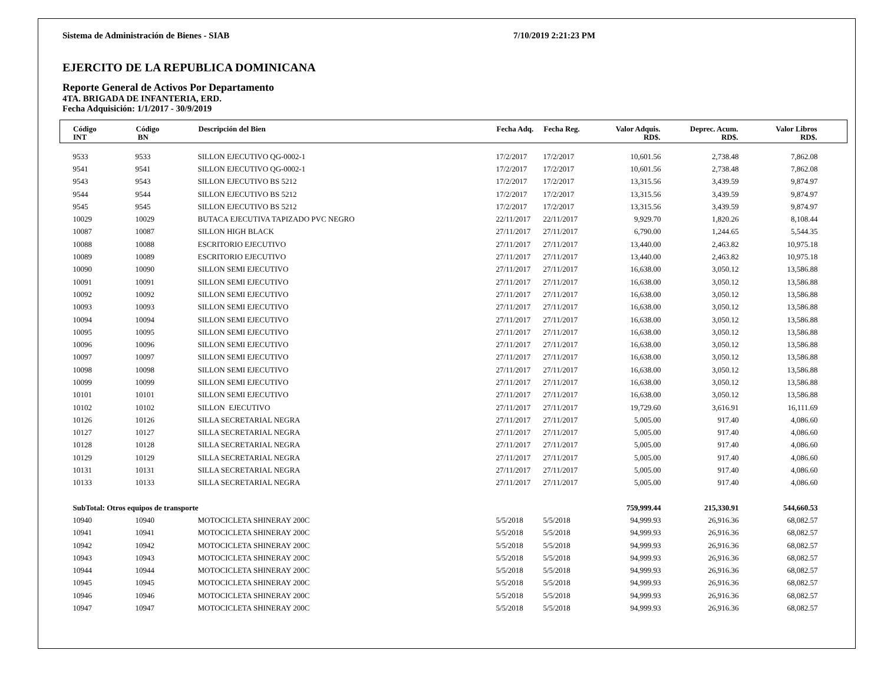Sistema de Administración de Bienes - SIAB 7/10/2019 2:21:23 PM
EJERCITO DE LA REPUBLICA DOMINICANA
Reporte General de Activos Por Departamento
4TA. BRIGADA DE INFANTERIA, ERD.
Fecha Adquisición: 1/1/2017 - 30/9/2019
| Código INT | Código BN | Descripción del Bien | Fecha Adq. | Fecha Reg. | Valor Adquis. RD$. | Deprec. Acum. RD$. | Valor Libros RD$. | |
| --- | --- | --- | --- | --- | --- | --- | --- | --- |
| 9533 | 9533 | SILLON EJECUTIVO QG-0002-1 | 17/2/2017 | 17/2/2017 | 10,601.56 | 2,738.48 | 7,862.08 | |
| 9541 | 9541 | SILLON EJECUTIVO QG-0002-1 | 17/2/2017 | 17/2/2017 | 10,601.56 | 2,738.48 | 7,862.08 | |
| 9543 | 9543 | SILLON EJECUTIVO BS 5212 | 17/2/2017 | 17/2/2017 | 13,315.56 | 3,439.59 | 9,874.97 | |
| 9544 | 9544 | SILLON EJECUTIVO BS 5212 | 17/2/2017 | 17/2/2017 | 13,315.56 | 3,439.59 | 9,874.97 | |
| 9545 | 9545 | SILLON EJECUTIVO BS 5212 | 17/2/2017 | 17/2/2017 | 13,315.56 | 3,439.59 | 9,874.97 | |
| 10029 | 10029 | BUTACA EJECUTIVA TAPIZADO PVC NEGRO | 22/11/2017 | 22/11/2017 | 9,929.70 | 1,820.26 | 8,108.44 | |
| 10087 | 10087 | SILLON HIGH BLACK | 27/11/2017 | 27/11/2017 | 6,790.00 | 1,244.65 | 5,544.35 | |
| 10088 | 10088 | ESCRITORIO EJECUTIVO | 27/11/2017 | 27/11/2017 | 13,440.00 | 2,463.82 | 10,975.18 | |
| 10089 | 10089 | ESCRITORIO EJECUTIVO | 27/11/2017 | 27/11/2017 | 13,440.00 | 2,463.82 | 10,975.18 | |
| 10090 | 10090 | SILLON SEMI EJECUTIVO | 27/11/2017 | 27/11/2017 | 16,638.00 | 3,050.12 | 13,586.88 | |
| 10091 | 10091 | SILLON SEMI EJECUTIVO | 27/11/2017 | 27/11/2017 | 16,638.00 | 3,050.12 | 13,586.88 | |
| 10092 | 10092 | SILLON SEMI EJECUTIVO | 27/11/2017 | 27/11/2017 | 16,638.00 | 3,050.12 | 13,586.88 | |
| 10093 | 10093 | SILLON SEMI EJECUTIVO | 27/11/2017 | 27/11/2017 | 16,638.00 | 3,050.12 | 13,586.88 | |
| 10094 | 10094 | SILLON SEMI EJECUTIVO | 27/11/2017 | 27/11/2017 | 16,638.00 | 3,050.12 | 13,586.88 | |
| 10095 | 10095 | SILLON SEMI EJECUTIVO | 27/11/2017 | 27/11/2017 | 16,638.00 | 3,050.12 | 13,586.88 | |
| 10096 | 10096 | SILLON SEMI EJECUTIVO | 27/11/2017 | 27/11/2017 | 16,638.00 | 3,050.12 | 13,586.88 | |
| 10097 | 10097 | SILLON SEMI EJECUTIVO | 27/11/2017 | 27/11/2017 | 16,638.00 | 3,050.12 | 13,586.88 | |
| 10098 | 10098 | SILLON SEMI EJECUTIVO | 27/11/2017 | 27/11/2017 | 16,638.00 | 3,050.12 | 13,586.88 | |
| 10099 | 10099 | SILLON SEMI EJECUTIVO | 27/11/2017 | 27/11/2017 | 16,638.00 | 3,050.12 | 13,586.88 | |
| 10101 | 10101 | SILLON SEMI EJECUTIVO | 27/11/2017 | 27/11/2017 | 16,638.00 | 3,050.12 | 13,586.88 | |
| 10102 | 10102 | SILLON EJECUTIVO | 27/11/2017 | 27/11/2017 | 19,729.60 | 3,616.91 | 16,111.69 | |
| 10126 | 10126 | SILLA SECRETARIAL NEGRA | 27/11/2017 | 27/11/2017 | 5,005.00 | 917.40 | 4,086.60 | |
| 10127 | 10127 | SILLA SECRETARIAL NEGRA | 27/11/2017 | 27/11/2017 | 5,005.00 | 917.40 | 4,086.60 | |
| 10128 | 10128 | SILLA SECRETARIAL NEGRA | 27/11/2017 | 27/11/2017 | 5,005.00 | 917.40 | 4,086.60 | |
| 10129 | 10129 | SILLA SECRETARIAL NEGRA | 27/11/2017 | 27/11/2017 | 5,005.00 | 917.40 | 4,086.60 | |
| 10131 | 10131 | SILLA SECRETARIAL NEGRA | 27/11/2017 | 27/11/2017 | 5,005.00 | 917.40 | 4,086.60 | |
| 10133 | 10133 | SILLA SECRETARIAL NEGRA | 27/11/2017 | 27/11/2017 | 5,005.00 | 917.40 | 4,086.60 | |
| SubTotal: Otros equipos de transporte | | | | | 759,999.44 | 215,330.91 | 544,660.53 | |
| 10940 | 10940 | MOTOCICLETA SHINERAY 200C | 5/5/2018 | 5/5/2018 | 94,999.93 | 26,916.36 | 68,082.57 | |
| 10941 | 10941 | MOTOCICLETA SHINERAY 200C | 5/5/2018 | 5/5/2018 | 94,999.93 | 26,916.36 | 68,082.57 | |
| 10942 | 10942 | MOTOCICLETA SHINERAY 200C | 5/5/2018 | 5/5/2018 | 94,999.93 | 26,916.36 | 68,082.57 | |
| 10943 | 10943 | MOTOCICLETA SHINERAY 200C | 5/5/2018 | 5/5/2018 | 94,999.93 | 26,916.36 | 68,082.57 | |
| 10944 | 10944 | MOTOCICLETA SHINERAY 200C | 5/5/2018 | 5/5/2018 | 94,999.93 | 26,916.36 | 68,082.57 | |
| 10945 | 10945 | MOTOCICLETA SHINERAY 200C | 5/5/2018 | 5/5/2018 | 94,999.93 | 26,916.36 | 68,082.57 | |
| 10946 | 10946 | MOTOCICLETA SHINERAY 200C | 5/5/2018 | 5/5/2018 | 94,999.93 | 26,916.36 | 68,082.57 | |
| 10947 | 10947 | MOTOCICLETA SHINERAY 200C | 5/5/2018 | 5/5/2018 | 94,999.93 | 26,916.36 | 68,082.57 | |